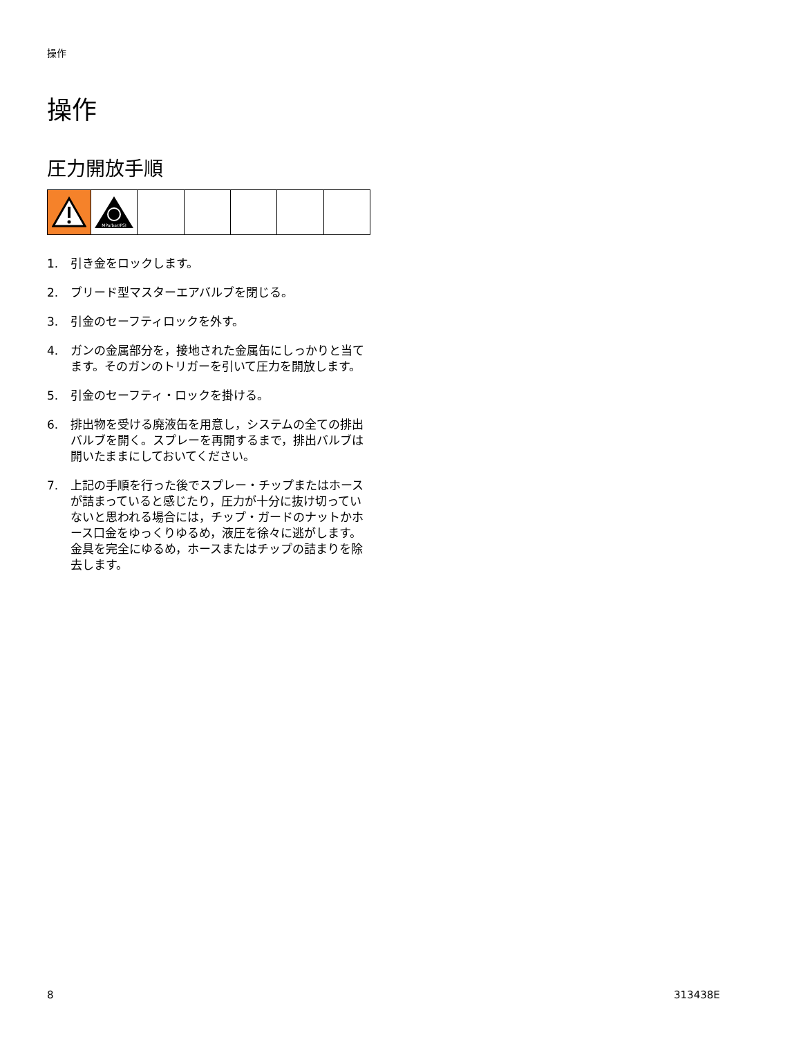操作
操作
圧力開放手順
MPa/bar/PSI
1. 引き金をロックします。
2. ブリード型マスターエアバルブを閉じる。
3. 引金のセーフティロックを外す。
4. ガンの金属部分を，接地された金属缶にしっかりと当てます。そのガンのトリガーを引いて圧力を開放します。
5. 引金のセーフティ・ロックを掛ける。
6. 排出物を受ける廃液缶を用意し，システムの全ての排出バルブを開く。スプレーを再開するまで，排出バルブは開いたままにしておいてください。
7. 上記の手順を行った後でスプレー・チップまたはホースが詰まっていると感じたり，圧力が十分に抜け切っていないと思われる場合には，チップ・ガードのナットかホース口金をゆっくりゆるめ，液圧を徐々に逃がします。金具を完全にゆるめ，ホースまたはチップの詰まりを除去します。
8 313438E